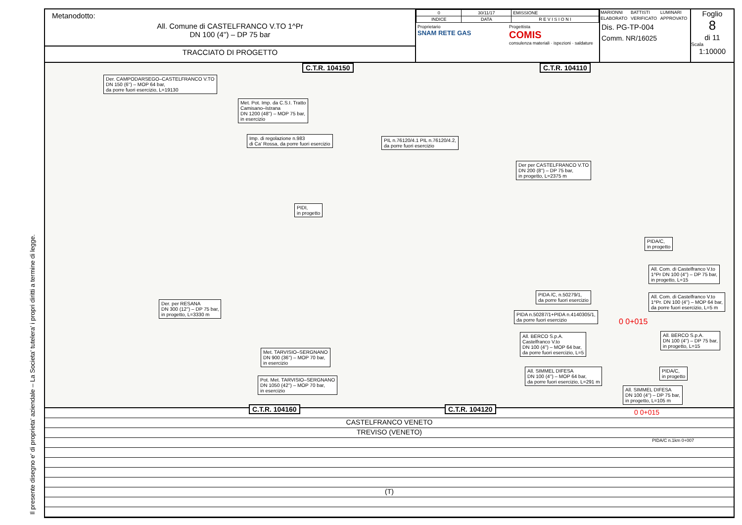Il presente disegno e' di proprieta' aziendale – La Societa' tutelera' i propri diritti a termine di legge.
Metanodotto:
All. Comune di CASTELFRANCO V.TO 1^Pr
DN 100 (4'') – DP 75 bar
TRACCIATO DI PROGETTO
| 0 | 30/11/17 | EMISSIONE |
| INDICE | DATA | R E V I S I O N I |
Proprietario
SNAM RETE GAS
Progettista
COMIS
consulenza materiali · ispezioni · saldature
| MARIONNI | BATTISTI | LUMINARI |
| ELABORATO | VERIFICATO | APPROVATO |
Dis. PG-TP-004
Comm. NR/16025
Foglio
8
di 11
Scala
1:10000
C.T.R. 104150 C.T.R. 104110
Der. CAMPODARSEGO–CASTELFRANCO V.TO
DN 150 (6'') – MOP 64 bar,
da porre fuori esercizio, L=19130
Met. Pot. Imp. da C.S.I. Tratto
Camisano–Istrana
DN 1200 (48'') – MOP 75 bar,
in esercizio
Imp. di regolazione n.983
di Ca' Rossa, da porre fuori esercizio
PIL n.76120/4.1 PIL n.76120/4.2,
da porre fuori esercizio
Der per CASTELFRANCO V.TO
DN 200 (8'') – DP 75 bar,
in progetto, L=2375 m
PIDI,
in progetto
PIDA/C,
in progetto
All. Com. di Castelfranco V.to
1^Pr DN 100 (4'') – DP 75 bar,
in progetto, L=15
PIDA /C, n.50279/1,
da porre fuori esercizio
All. Com. di Castelfranco V.to
1^Pr. DN 100 (4'') – MOP 64 bar,
da porre fuori esercizio, L=5 m
Der. per RESANA
DN 300 (12'') – DP 75 bar,
in progetto, L=3330 m
PIDA n.50287/1+PIDA n.4140305/1,
da porre fuori esercizio
All. BERCO S.p.A.
Castelfranco V.to
DN 100 (4'') – MOP 64 bar,
da porre fuori esercizio, L=5
All. BERCO S.p.A.
DN 100 (4'') – DP 75 bar,
in progetto, L=15
Met. TARVISIO–SERGNANO
DN 900 (36'') – MOP 70 bar,
in esercizio
All. SIMMEL DIFESA
DN 100 (4'') – MOP 64 bar,
da porre fuori esercizio, L=291 m
PIDA/C,
in progetto
Pot. Met. TARVISIO–SERGNANO
DN 1050 (42'') – MOP 70 bar,
in esercizio
All. SIMMEL DIFESA
DN 100 (4'') – DP 75 bar,
in progetto, L=105 m
0 0+015
C.T.R. 104160 C.T.R. 104120
0 0+015
CASTELFRANCO VENETO
TREVISO (VENETO)
PIDA/C n.1km 0+007
(T)